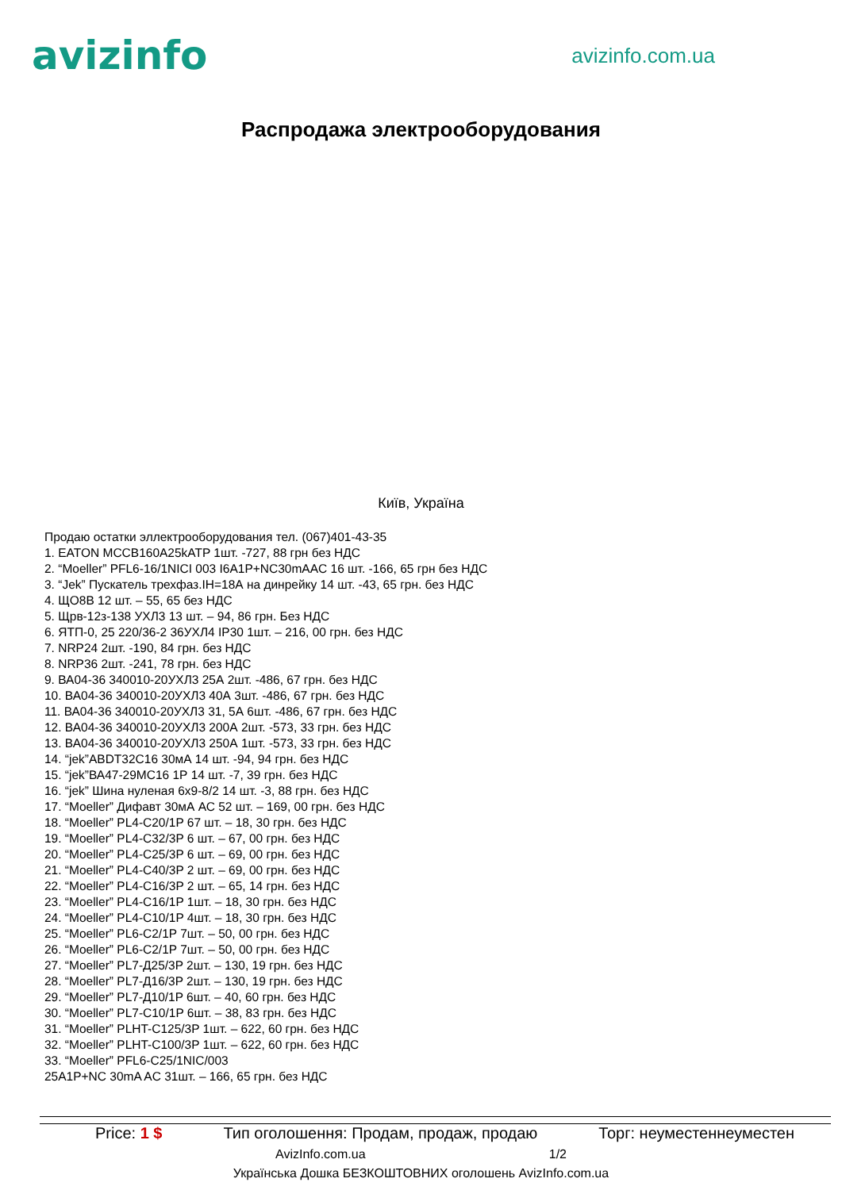avizinfo
avizinfo.com.ua
Распродажа электрооборудования
Київ, Україна
Продаю остатки эллектрооборудования тел. (067)401-43-35
1. EATON MCCB160A25kATP 1шт. -727, 88 грн без НДС
2. “Moeller” PFL6-16/1NICI 003 I6A1P+NC30mAAC 16 шт. -166, 65 грн без НДС
3. “Jek” Пускатель трехфаз.IН=18А на динрейку 14 шт. -43, 65 грн. без НДС
4. ЩО8В 12 шт. – 55, 65 без НДС
5. Щрв-12з-138 УХЛ3 13 шт. – 94, 86 грн. Без НДС
6. ЯТП-0, 25 220/36-2 36УХЛ4 IP30 1шт. – 216, 00 грн. без НДС
7. NRP24 2шт. -190, 84 грн. без НДС
8. NRP36 2шт. -241, 78 грн. без НДС
9. ВА04-36 340010-20УХЛ3 25А 2шт. -486, 67 грн. без НДС
10. ВА04-36 340010-20УХЛ3 40А 3шт. -486, 67 грн. без НДС
11. ВА04-36 340010-20УХЛ3 31, 5А 6шт. -486, 67 грн. без НДС
12. ВА04-36 340010-20УХЛ3 200А 2шт. -573, 33 грн. без НДС
13. ВА04-36 340010-20УХЛ3 250А 1шт. -573, 33 грн. без НДС
14. “jek”ABDT32C16 30мА 14 шт. -94, 94 грн. без НДС
15. “jek”ВА47-29МС16 1Р 14 шт. -7, 39 грн. без НДС
16. “jek” Шина нуленая 6х9-8/2 14 шт. -3, 88 грн. без НДС
17. “Moeller” Дифавт 30мА АС 52 шт. – 169, 00 грн. без НДС
18. “Moeller” PL4-C20/1P 67 шт. – 18, 30 грн. без НДС
19. “Moeller” PL4-C32/3P 6 шт. – 67, 00 грн. без НДС
20. “Moeller” PL4-C25/3P 6 шт. – 69, 00 грн. без НДС
21. “Moeller” PL4-C40/3P 2 шт. – 69, 00 грн. без НДС
22. “Moeller” PL4-C16/3P 2 шт. – 65, 14 грн. без НДС
23. “Moeller” PL4-C16/1P 1шт. – 18, 30 грн. без НДС
24. “Moeller” PL4-C10/1P 4шт. – 18, 30 грн. без НДС
25. “Moeller” PL6-C2/1P 7шт. – 50, 00 грн. без НДС
26. “Moeller” PL6-C2/1P 7шт. – 50, 00 грн. без НДС
27. “Moeller” PL7-Д25/3P 2шт. – 130, 19 грн. без НДС
28. “Moeller” PL7-Д16/3P 2шт. – 130, 19 грн. без НДС
29. “Moeller” PL7-Д10/1P 6шт. – 40, 60 грн. без НДС
30. “Moeller” PL7-C10/1P 6шт. – 38, 83 грн. без НДС
31. “Moeller” PLHT-C125/3P 1шт. – 622, 60 грн. без НДС
32. “Moeller” PLHT-C100/3P 1шт. – 622, 60 грн. без НДС
33. “Moeller” PFL6-C25/1NIC/003
25A1P+NC 30mA AC 31шт. – 166, 65 грн. без НДС
Price: 1 $ Тип оголошення: Продам, продаж, продаю Торг: неуместеннеуместен
AvizInfo.com.ua 1/2
Українська Дошка БЕЗКОШТОВНИХ оголошень AvizInfo.com.ua